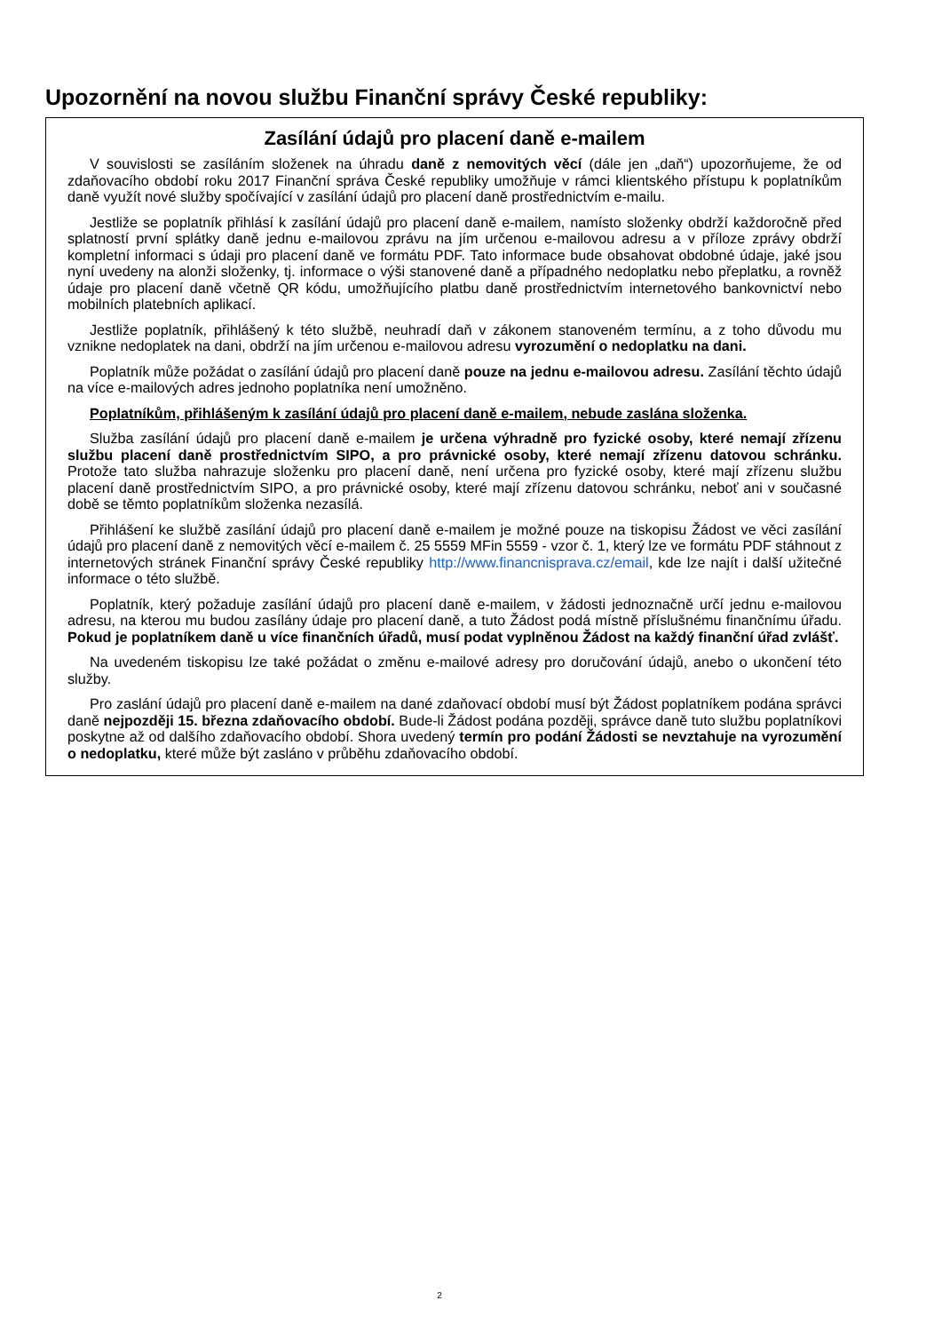Upozornění na novou službu Finanční správy České republiky:
Zasílání údajů pro placení daně e-mailem
V souvislosti se zasíláním složenek na úhradu daně z nemovitých věcí (dále jen „daň“) upozorňujeme, že od zdaňovacího období roku 2017 Finanční správa České republiky umožňuje v rámci klientského přístupu k poplatníkům daně využít nové služby spočívající v zasílání údajů pro placení daně prostřednictvím e-mailu.
Jestliže se poplatník přihlásí k zasílání údajů pro placení daně e-mailem, namísto složenky obdrží každoročně před splatností první splátky daně jednu e-mailovou zprávu na jím určenou e-mailovou adresu a v příloze zprávy obdrží kompletní informaci s údaji pro placení daně ve formátu PDF. Tato informace bude obsahovat obdobné údaje, jaké jsou nyní uvedeny na alonži složenky, tj. informace o výši stanovené daně a případného nedoplatku nebo přeplatku, a rovněž údaje pro placení daně včetně QR kódu, umožňujícího platbu daně prostřednictvím internetového bankovnictví nebo mobilních platebních aplikací.
Jestliže poplatník, přihlášený k této službě, neuhradí daň v zákonem stanoveném termínu, a z toho důvodu mu vznikne nedoplatek na dani, obdrží na jím určenou e-mailovou adresu vyrozumění o nedoplatku na dani.
Poplatník může požádat o zasílání údajů pro placení daně pouze na jednu e-mailovou adresu. Zasílání těchto údajů na více e-mailových adres jednoho poplatníka není umožněno.
Poplatníkům, přihlášeným k zasílání údajů pro placení daně e-mailem, nebude zaslána složenka.
Služba zasílání údajů pro placení daně e-mailem je určena výhradně pro fyzické osoby, které nemají zřízenu službu placení daně prostřednictvím SIPO, a pro právnické osoby, které nemají zřízenu datovou schránku. Protože tato služba nahrazuje složenku pro placení daně, není určena pro fyzické osoby, které mají zřízenu službu placení daně prostřednictvím SIPO, a pro právnické osoby, které mají zřízenu datovou schránku, neboť ani v současné době se těmto poplatníkům složenka nezasílá.
Přihlášení ke službě zasílání údajů pro placení daně e-mailem je možné pouze na tiskopisu Žádost ve věci zasílání údajů pro placení daně z nemovitých věcí e-mailem č. 25 5559 MFin 5559 - vzor č. 1, který lze ve formátu PDF stáhnout z internetových stránek Finanční správy České republiky http://www.financnisprava.cz/email, kde lze najít i další užitečné informace o této službě.
Poplatník, který požaduje zasílání údajů pro placení daně e-mailem, v žádosti jednoznačně určí jednu e-mailovou adresu, na kterou mu budou zasílány údaje pro placení daně, a tuto Žádost podá místně příslušnému finančnímu úřadu. Pokud je poplatníkem daně u více finančních úřadů, musí podat vyplněnou Žádost na každý finanční úřad zvlášť.
Na uvedeném tiskopisu lze také požádat o změnu e-mailové adresy pro doručování údajů, anebo o ukončení této služby.
Pro zaslání údajů pro placení daně e-mailem na dané zdaňovací období musí být Žádost poplatníkem podána správci daně nejpozději 15. března zdaňovacího období. Bude-li Žádost podána později, správce daně tuto službu poplatníkovi poskytne až od dalšího zdaňovacího období. Shora uvedený termín pro podání Žádosti se nevztahuje na vyrozumění o nedoplatku, které může být zasláno v průběhu zdaňovacího období.
2